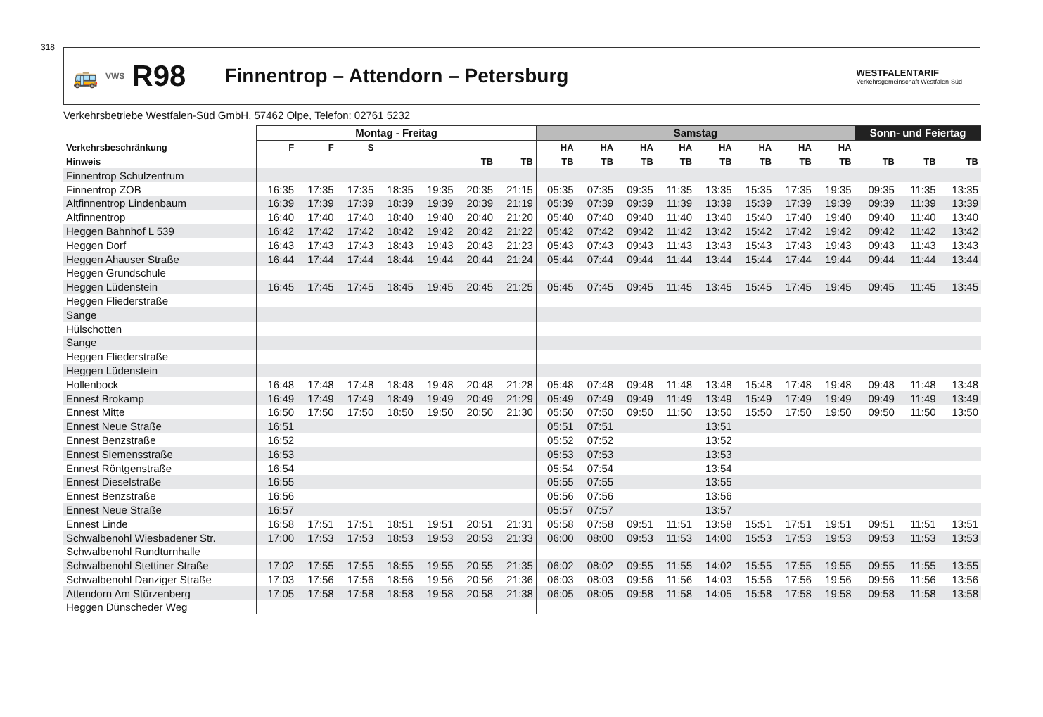318
🚌 VWS R98 Finnentrop – Attendorn – Petersburg WESTFALENTARIF
Verkehrsgemeinschaft Westfalen-Süd
Verkehrsbetriebe Westfalen-Süd GmbH, 57462 Olpe, Telefon: 02761 5232
| | Montag - Freitag | | | | | | | Samstag | | | | | | | | Sonn- und Feiertag | | |
| --- | --- | --- | --- | --- | --- | --- | --- | --- | --- | --- | --- | --- | --- | --- | --- | --- | --- | --- |
| Verkehrsbeschränkung | F | F | S | | | | | HA | HA | HA | HA | HA | HA | HA | HA | | | |
| Hinweis | | | | | | TB | TB | TB | TB | TB | TB | TB | TB | TB | TB | TB | TB | TB |
| Finnentrop Schulzentrum | | | | | | | | | | | | | | | | | | |
| Finnentrop ZOB | 16:35 | 17:35 | 17:35 | 18:35 | 19:35 | 20:35 | 21:15 | 05:35 | 07:35 | 09:35 | 11:35 | 13:35 | 15:35 | 17:35 | 19:35 | 09:35 | 11:35 | 13:35 |
| Altfinnentrop Lindenbaum | 16:39 | 17:39 | 17:39 | 18:39 | 19:39 | 20:39 | 21:19 | 05:39 | 07:39 | 09:39 | 11:39 | 13:39 | 15:39 | 17:39 | 19:39 | 09:39 | 11:39 | 13:39 |
| Altfinnentrop | 16:40 | 17:40 | 17:40 | 18:40 | 19:40 | 20:40 | 21:20 | 05:40 | 07:40 | 09:40 | 11:40 | 13:40 | 15:40 | 17:40 | 19:40 | 09:40 | 11:40 | 13:40 |
| Heggen Bahnhof L 539 | 16:42 | 17:42 | 17:42 | 18:42 | 19:42 | 20:42 | 21:22 | 05:42 | 07:42 | 09:42 | 11:42 | 13:42 | 15:42 | 17:42 | 19:42 | 09:42 | 11:42 | 13:42 |
| Heggen Dorf | 16:43 | 17:43 | 17:43 | 18:43 | 19:43 | 20:43 | 21:23 | 05:43 | 07:43 | 09:43 | 11:43 | 13:43 | 15:43 | 17:43 | 19:43 | 09:43 | 11:43 | 13:43 |
| Heggen Ahauser Straße | 16:44 | 17:44 | 17:44 | 18:44 | 19:44 | 20:44 | 21:24 | 05:44 | 07:44 | 09:44 | 11:44 | 13:44 | 15:44 | 17:44 | 19:44 | 09:44 | 11:44 | 13:44 |
| Heggen Grundschule | | | | | | | | | | | | | | | | | | |
| Heggen Lüdenstein | 16:45 | 17:45 | 17:45 | 18:45 | 19:45 | 20:45 | 21:25 | 05:45 | 07:45 | 09:45 | 11:45 | 13:45 | 15:45 | 17:45 | 19:45 | 09:45 | 11:45 | 13:45 |
| Heggen Fliederstraße | | | | | | | | | | | | | | | | | | |
| Sange | | | | | | | | | | | | | | | | | | |
| Hülschotten | | | | | | | | | | | | | | | | | | |
| Sange | | | | | | | | | | | | | | | | | | |
| Heggen Fliederstraße | | | | | | | | | | | | | | | | | | |
| Heggen Lüdenstein | | | | | | | | | | | | | | | | | | |
| Hollenbock | 16:48 | 17:48 | 17:48 | 18:48 | 19:48 | 20:48 | 21:28 | 05:48 | 07:48 | 09:48 | 11:48 | 13:48 | 15:48 | 17:48 | 19:48 | 09:48 | 11:48 | 13:48 |
| Ennest Brokamp | 16:49 | 17:49 | 17:49 | 18:49 | 19:49 | 20:49 | 21:29 | 05:49 | 07:49 | 09:49 | 11:49 | 13:49 | 15:49 | 17:49 | 19:49 | 09:49 | 11:49 | 13:49 |
| Ennest Mitte | 16:50 | 17:50 | 17:50 | 18:50 | 19:50 | 20:50 | 21:30 | 05:50 | 07:50 | 09:50 | 11:50 | 13:50 | 15:50 | 17:50 | 19:50 | 09:50 | 11:50 | 13:50 |
| Ennest Neue Straße | 16:51 | | | | | | | 05:51 | 07:51 | | | 13:51 | | | | | | |
| Ennest Benzstraße | 16:52 | | | | | | | 05:52 | 07:52 | | | 13:52 | | | | | | |
| Ennest Siemensstraße | 16:53 | | | | | | | 05:53 | 07:53 | | | 13:53 | | | | | | |
| Ennest Röntgenstraße | 16:54 | | | | | | | 05:54 | 07:54 | | | 13:54 | | | | | | |
| Ennest Dieselstraße | 16:55 | | | | | | | 05:55 | 07:55 | | | 13:55 | | | | | | |
| Ennest Benzstraße | 16:56 | | | | | | | 05:56 | 07:56 | | | 13:56 | | | | | | |
| Ennest Neue Straße | 16:57 | | | | | | | 05:57 | 07:57 | | | 13:57 | | | | | | |
| Ennest Linde | 16:58 | 17:51 | 17:51 | 18:51 | 19:51 | 20:51 | 21:31 | 05:58 | 07:58 | 09:51 | 11:51 | 13:58 | 15:51 | 17:51 | 19:51 | 09:51 | 11:51 | 13:51 |
| Schwalbenohl Wiesbadener Str. | 17:00 | 17:53 | 17:53 | 18:53 | 19:53 | 20:53 | 21:33 | 06:00 | 08:00 | 09:53 | 11:53 | 14:00 | 15:53 | 17:53 | 19:53 | 09:53 | 11:53 | 13:53 |
| Schwalbenohl Rundturnhalle | | | | | | | | | | | | | | | | | | |
| Schwalbenohl Stettiner Straße | 17:02 | 17:55 | 17:55 | 18:55 | 19:55 | 20:55 | 21:35 | 06:02 | 08:02 | 09:55 | 11:55 | 14:02 | 15:55 | 17:55 | 19:55 | 09:55 | 11:55 | 13:55 |
| Schwalbenohl Danziger Straße | 17:03 | 17:56 | 17:56 | 18:56 | 19:56 | 20:56 | 21:36 | 06:03 | 08:03 | 09:56 | 11:56 | 14:03 | 15:56 | 17:56 | 19:56 | 09:56 | 11:56 | 13:56 |
| Attendorn Am Stürzenberg | 17:05 | 17:58 | 17:58 | 18:58 | 19:58 | 20:58 | 21:38 | 06:05 | 08:05 | 09:58 | 11:58 | 14:05 | 15:58 | 17:58 | 19:58 | 09:58 | 11:58 | 13:58 |
| Heggen Dünscheder Weg | | | | | | | | | | | | | | | | | | |